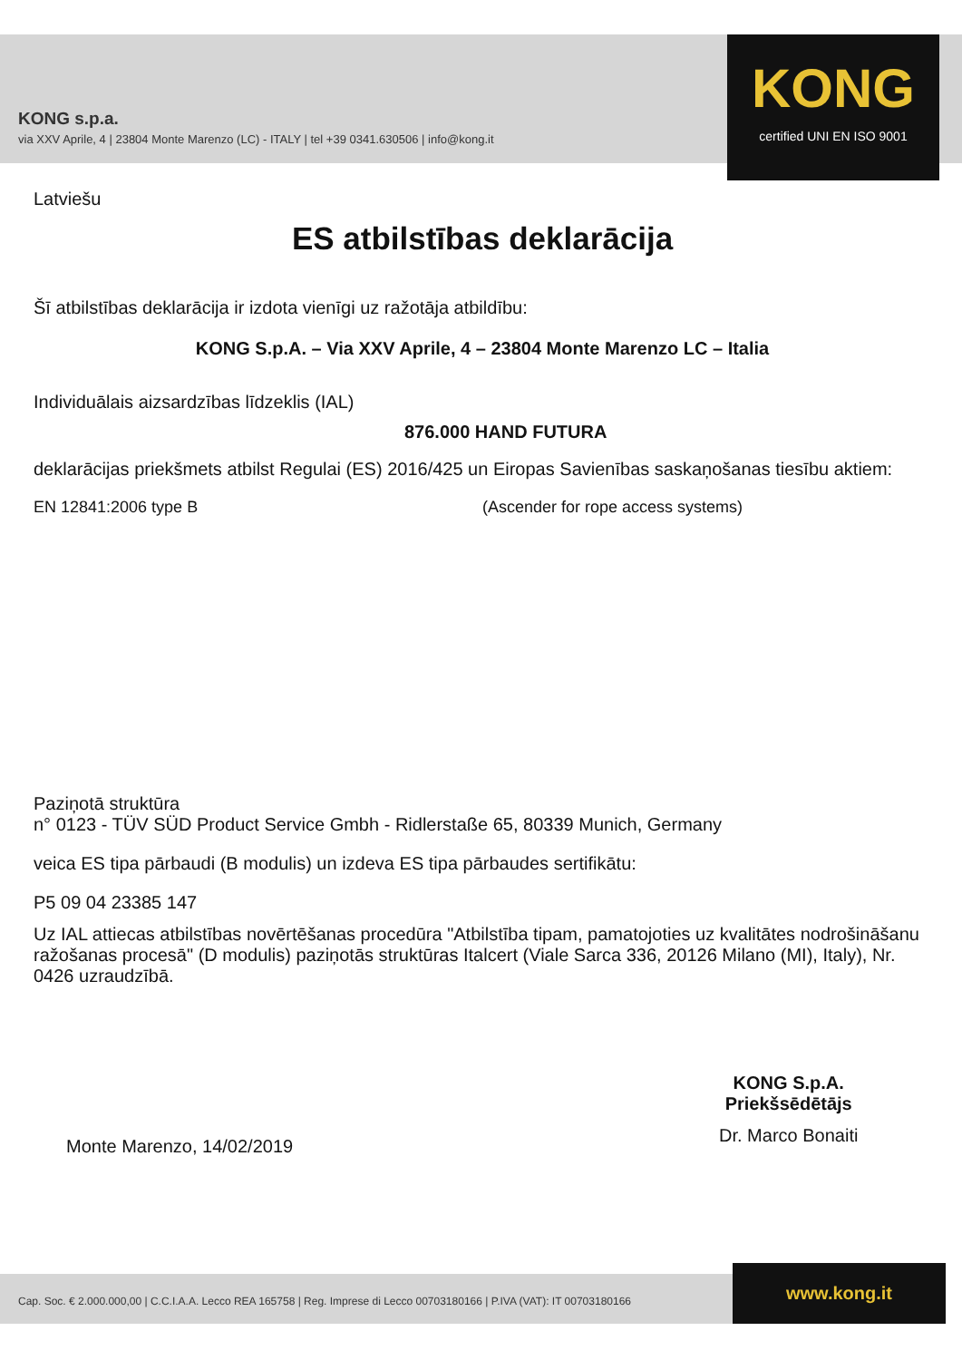KONG s.p.a.
via XXV Aprile, 4 | 23804 Monte Marenzo (LC) - ITALY | tel +39 0341.630506 | info@kong.it
KONG
certified UNI EN ISO 9001
Latviešu
ES atbilstības deklarācija
Šī atbilstības deklarācija ir izdota vienīgi uz ražotāja atbildību:
KONG S.p.A. – Via XXV Aprile, 4 – 23804 Monte Marenzo LC – Italia
Individuālais aizsardzības līdzeklis (IAL)
876.000 HAND FUTURA
deklarācijas priekšmets atbilst Regulai (ES) 2016/425 un Eiropas Savienības saskaņošanas tiesību aktiem:
EN 12841:2006 type B (Ascender for rope access systems)
Paziņotā struktūra
n° 0123 - TÜV SÜD Product Service Gmbh - Ridlerstaße 65, 80339 Munich, Germany
veica ES tipa pārbaudi (B modulis) un izdeva ES tipa pārbaudes sertifikātu:
P5 09 04 23385 147
Uz IAL attiecas atbilstības novērtēšanas procedūra "Atbilstība tipam, pamatojoties uz kvalitātes nodrošināšanu ražošanas procesā" (D modulis) paziņotās struktūras Italcert (Viale Sarca 336, 20126 Milano (MI), Italy), Nr. 0426 uzraudzībā.
Monte Marenzo, 14/02/2019
KONG S.p.A.
Priekšsēdētājs
Dr. Marco Bonaiti
Cap. Soc. € 2.000.000,00 | C.C.I.A.A. Lecco REA 165758 | Reg. Imprese di Lecco 00703180166 | P.IVA (VAT): IT 00703180166
www.kong.it